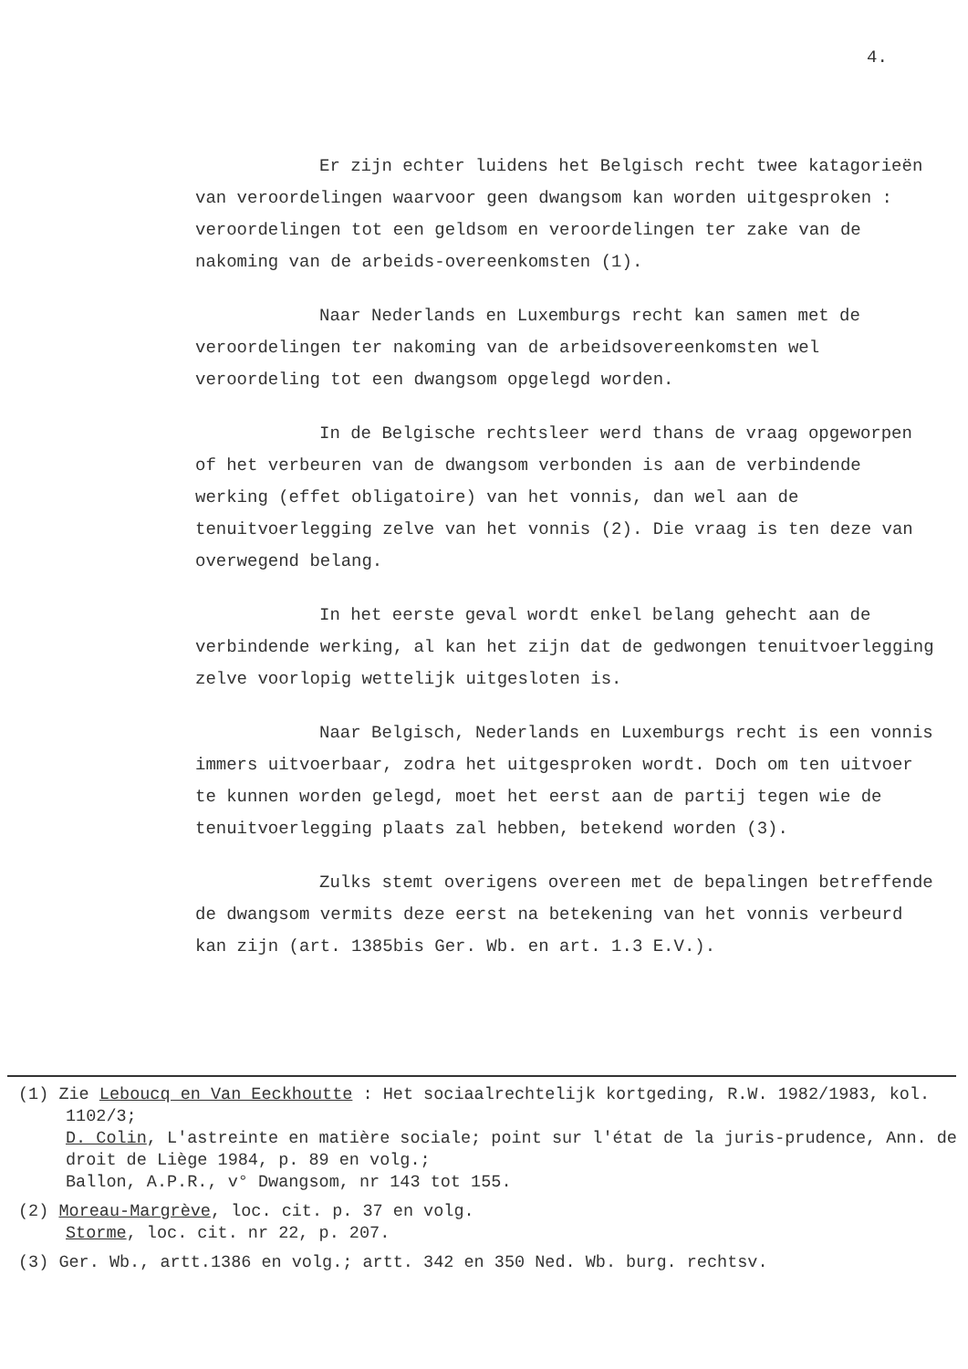4.
Er zijn echter luidens het Belgisch recht twee katagorieën van veroordelingen waarvoor geen dwangsom kan worden uitgesproken : veroordelingen tot een geldsom en veroordelingen ter zake van de nakoming van de arbeids-overeenkomsten (1).
Naar Nederlands en Luxemburgs recht kan samen met de veroordelingen ter nakoming van de arbeidsovereenkomsten wel veroordeling tot een dwangsom opgelegd worden.
In de Belgische rechtsleer werd thans de vraag opgeworpen of het verbeuren van de dwangsom verbonden is aan de verbindende werking (effet obligatoire) van het vonnis, dan wel aan de tenuitvoerlegging zelve van het vonnis (2). Die vraag is ten deze van overwegend belang.
In het eerste geval wordt enkel belang gehecht aan de verbindende werking, al kan het zijn dat de gedwongen tenuitvoerlegging zelve voorlopig wettelijk uitgesloten is.
Naar Belgisch, Nederlands en Luxemburgs recht is een vonnis immers uitvoerbaar, zodra het uitgesproken wordt. Doch om ten uitvoer te kunnen worden gelegd, moet het eerst aan de partij tegen wie de tenuitvoerlegging plaats zal hebben, betekend worden (3).
Zulks stemt overigens overeen met de bepalingen betreffende de dwangsom vermits deze eerst na betekening van het vonnis verbeurd kan zijn (art. 1385bis Ger. Wb. en art. 1.3 E.V.).
(1) Zie Leboucq en Van Eeckhoutte : Het sociaalrechtelijk kortgeding, R.W. 1982/1983, kol. 1102/3;
D. Colin, L'astreinte en matière sociale; point sur l'état de la juris-prudence, Ann. de droit de Liège 1984, p. 89 en volg.;
Ballon, A.P.R., v° Dwangsom, nr 143 tot 155.
(2) Moreau-Margrève, loc. cit. p. 37 en volg.
Storme, loc. cit. nr 22, p. 207.
(3) Ger. Wb., artt.1386 en volg.; artt. 342 en 350 Ned. Wb. burg. rechtsv.